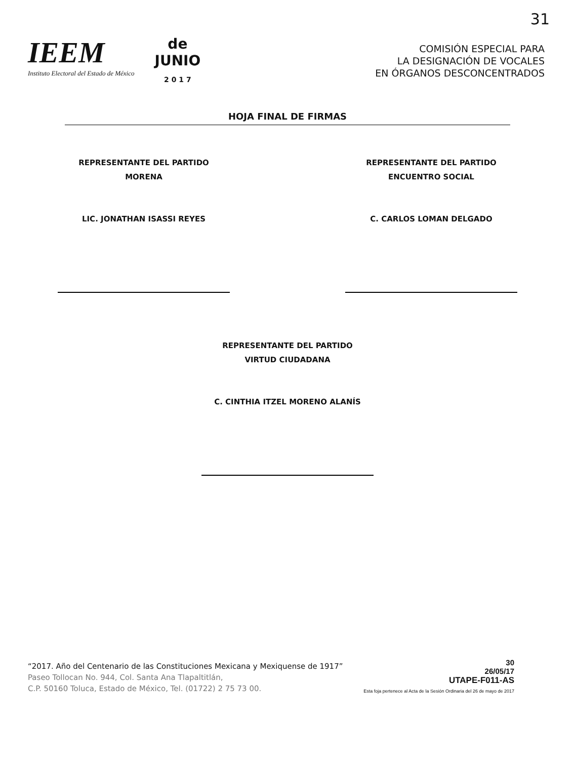31
IEEM
Instituto Electoral del Estado de México
de
JUNIO
2 0 1 7
COMISIÓN ESPECIAL PARA
LA DESIGNACIÓN DE VOCALES
EN ÓRGANOS DESCONCENTRADOS
HOJA FINAL DE FIRMAS
REPRESENTANTE DEL PARTIDO
MORENA
LIC. JONATHAN ISASSI REYES
REPRESENTANTE DEL PARTIDO
ENCUENTRO SOCIAL
C. CARLOS LOMAN DELGADO
REPRESENTANTE DEL PARTIDO
VIRTUD CIUDADANA
C. CINTHIA ITZEL MORENO ALANÍS
“2017. Año del Centenario de las Constituciones Mexicana y Mexiquense de 1917”
Paseo Tollocan No. 944, Col. Santa Ana Tlapaltitlán,
C.P. 50160 Toluca, Estado de México, Tel. (01722) 2 75 73 00.
30
26/05/17
UTAPE-F011-AS
Esta foja pertenece al Acta de la Sesión Ordinaria del 26 de mayo de 2017